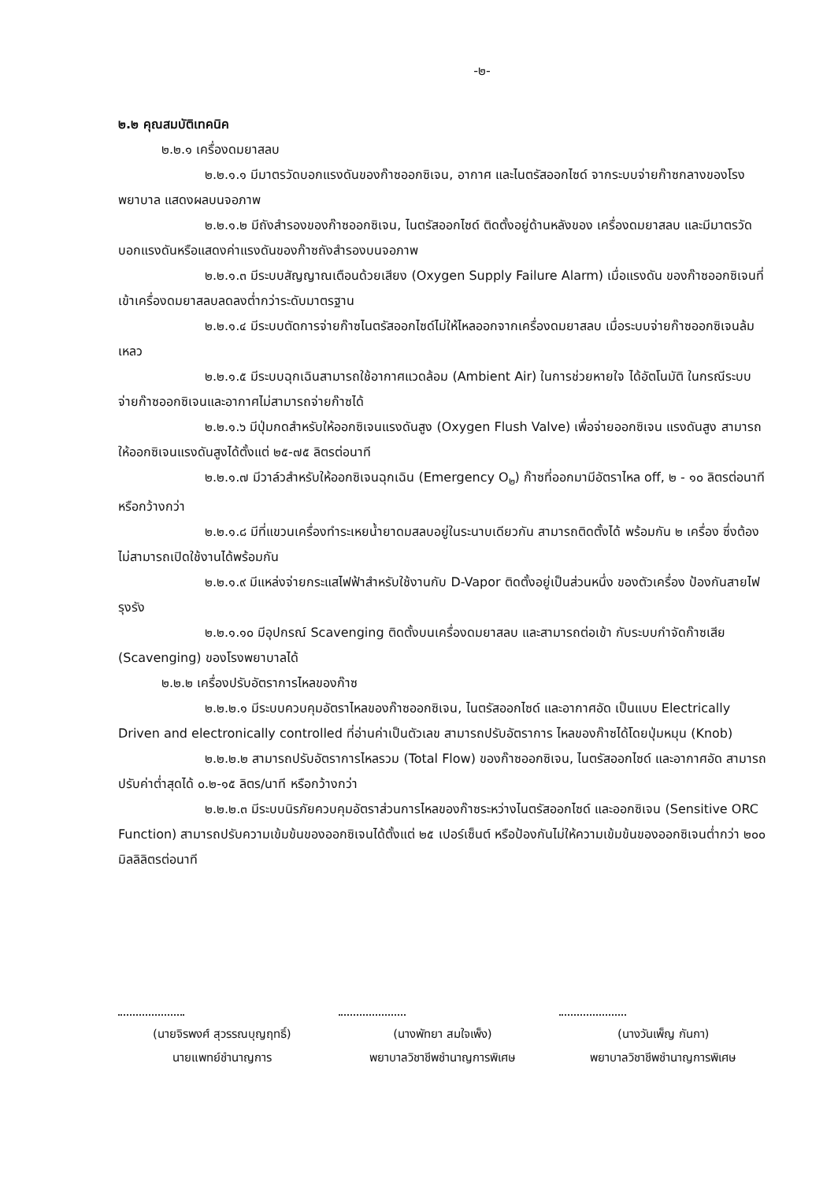-๒-
๒.๒ คุณสมบัติเทคนิค
๒.๒.๑ เครื่องดมยาสลบ
๒.๒.๑.๑ มีมาตรวัดบอกแรงดันของก๊าซออกซิเจน, อากาศ และไนตรัสออกไซด์ จากระบบจ่ายก๊าซกลางของโรงพยาบาล แสดงผลบนจอภาพ
๒.๒.๑.๒ มีถังสำรองของก๊าซออกซิเจน, ไนตรัสออกไซด์ ติดตั้งอยู่ด้านหลังของ เครื่องดมยาสลบ และมีมาตรวัดบอกแรงดันหรือแสดงค่าแรงดันของก๊าซถังสำรองบนจอภาพ
๒.๒.๑.๓ มีระบบสัญญาณเตือนด้วยเสียง (Oxygen Supply Failure Alarm) เมื่อแรงดัน ของก๊าซออกซิเจนที่เข้าเครื่องดมยาสลบลดลงต่ำกว่าระดับมาตรฐาน
๒.๒.๑.๔ มีระบบตัดการจ่ายก๊าซไนตรัสออกไซด์ไม่ให้ไหลออกจากเครื่องดมยาสลบ เมื่อระบบจ่ายก๊าซออกซิเจนล้มเหลว
๒.๒.๑.๕ มีระบบฉุกเฉินสามารถใช้อากาศแวดล้อม (Ambient Air) ในการช่วยหายใจ ได้อัตโนมัติ ในกรณีระบบจ่ายก๊าซออกซิเจนและอากาศไม่สามารถจ่ายก๊าซได้
๒.๒.๑.๖ มีปุ่มกดสำหรับให้ออกซิเจนแรงดันสูง (Oxygen Flush Valve) เพื่อจ่ายออกซิเจน แรงดันสูง สามารถให้ออกซิเจนแรงดันสูงได้ตั้งแต่ ๒๕-๗๕ ลิตรต่อนาที
๒.๒.๑.๗ มีวาล์วสำหรับให้ออกซิเจนฉุกเฉิน (Emergency O<sub>๒</sub>) ก๊าซที่ออกมามีอัตราไหล off, ๒ - ๑๐ ลิตรต่อนาที หรือกว้างกว่า
๒.๒.๑.๘ มีที่แขวนเครื่องทำระเหยน้ำยาดมสลบอยู่ในระนาบเดียวกัน สามารถติดตั้งได้ พร้อมกัน ๒ เครื่อง ซึ่งต้องไม่สามารถเปิดใช้งานได้พร้อมกัน
๒.๒.๑.๙ มีแหล่งจ่ายกระแสไฟฟ้าสำหรับใช้งานกับ D-Vapor ติดตั้งอยู่เป็นส่วนหนึ่ง ของตัวเครื่อง ป้องกันสายไฟรุงรัง
๒.๒.๑.๑๐ มีอุปกรณ์ Scavenging ติดตั้งบนเครื่องดมยาสลบ และสามารถต่อเข้า กับระบบกำจัดก๊าซเสีย (Scavenging) ของโรงพยาบาลได้
๒.๒.๒ เครื่องปรับอัตราการไหลของก๊าซ
๒.๒.๒.๑ มีระบบควบคุมอัตราไหลของก๊าซออกซิเจน, ไนตรัสออกไซด์ และอากาศอัด เป็นแบบ Electrically Driven and electronically controlled ที่อ่านค่าเป็นตัวเลข สามารถปรับอัตราการ ไหลของก๊าซได้โดยปุ่มหมุน (Knob)
๒.๒.๒.๒ สามารถปรับอัตราการไหลรวม (Total Flow) ของก๊าซออกซิเจน, ไนตรัสออกไซด์ และอากาศอัด สามารถปรับค่าต่ำสุดได้ ๐.๒-๑๕ ลิตร/นาที หรือกว้างกว่า
๒.๒.๒.๓ มีระบบนิรภัยควบคุมอัตราส่วนการไหลของก๊าซระหว่างไนตรัสออกไซด์ และออกซิเจน (Sensitive ORC Function) สามารถปรับความเข้มข้นของออกซิเจนได้ตั้งแต่ ๒๕ เปอร์เซ็นต์ หรือป้องกันไม่ให้ความเข้มข้นของออกซิเจนต่ำกว่า ๒๐๐ มิลลิลิตรต่อนาที
(นายจิรพงศ์ สุวรรณบุญฤทธิ์)
นายแพทย์ชำนาญการ
(นางพัทยา สมใจเพ็ง)
พยาบาลวิชาชีพชำนาญการพิเศษ
(นางวันเพ็ญ กันกา)
พยาบาลวิชาชีพชำนาญการพิเศษ